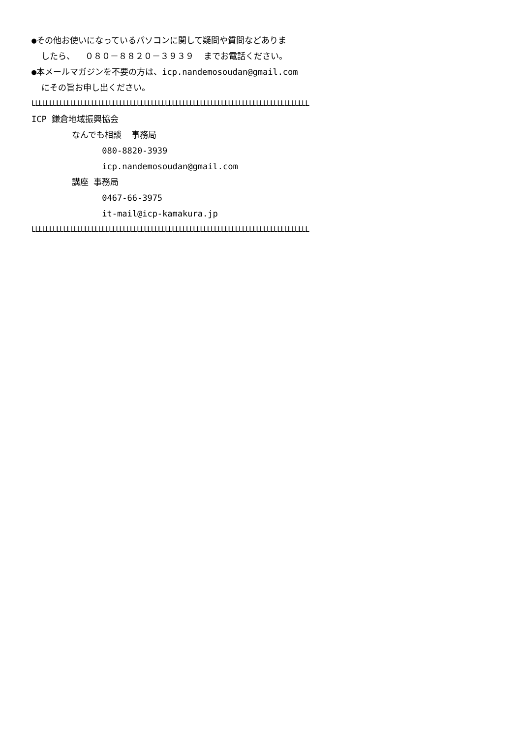●その他お使いになっているパソコンに関して疑問や質問などありま
したら、 ０８０－８８２０－３９３９ までお電話ください。
●本メールマガジンを不要の方は、icp.nandemosoudan@gmail.com
にその旨お申し出ください。
LLLLLLLLLLLLLLLLLLLLLLLLLLLLLLLLLLLLLLLLLLLLLLLLLLLLLLLLLLLLLLLLLLLLLLLLLLLLLLL
ICP 鎌倉地域振興協会
なんでも相談 事務局
080-8820-3939
icp.nandemosoudan@gmail.com
講座 事務局
0467-66-3975
it-mail@icp-kamakura.jp
LLLLLLLLLLLLLLLLLLLLLLLLLLLLLLLLLLLLLLLLLLLLLLLLLLLLLLLLLLLLLLLLLLLLLLLLLLLLLLL